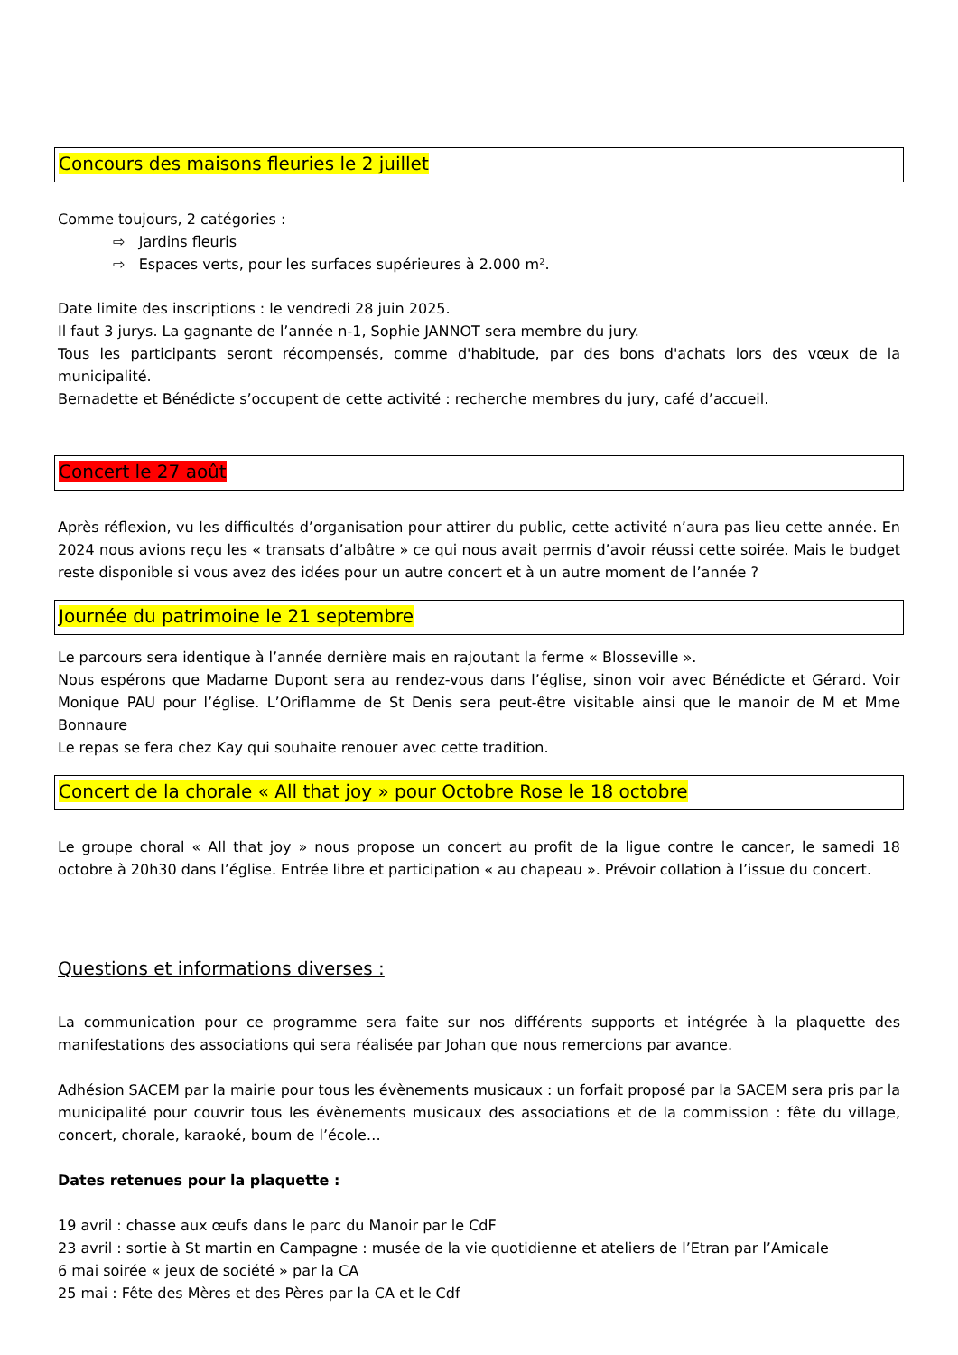Concours des maisons fleuries le 2 juillet
Comme toujours, 2 catégories :
⇨ Jardins fleuris
⇨ Espaces verts, pour les surfaces supérieures à 2.000 m².
Date limite des inscriptions : le vendredi 28 juin 2025.
Il faut 3 jurys. La gagnante de l’année n-1, Sophie JANNOT sera membre du jury.
Tous les participants seront récompensés, comme d'habitude, par des bons d'achats lors des vœux de la municipalité.
Bernadette et Bénédicte s’occupent de cette activité : recherche membres du jury, café d’accueil.
Concert le 27 août
Après réflexion, vu les difficultés d’organisation pour attirer du public, cette activité n’aura pas lieu cette année. En 2024 nous avions reçu les « transats d’albâtre » ce qui nous avait permis d’avoir réussi cette soirée. Mais le budget reste disponible si vous avez des idées pour un autre concert et à un autre moment de l’année ?
Journée du patrimoine le 21 septembre
Le parcours sera identique à l’année dernière mais en rajoutant la ferme « Blosseville ».
Nous espérons que Madame Dupont sera au rendez-vous dans l’église, sinon voir avec Bénédicte et Gérard. Voir Monique PAU pour l’église. L’Oriflamme de St Denis sera peut-être visitable ainsi que le manoir de M et Mme Bonnaure
Le repas se fera chez Kay qui souhaite renouer avec cette tradition.
Concert de la chorale « All that joy » pour Octobre Rose le 18 octobre
Le groupe choral « All that joy » nous propose un concert au profit de la ligue contre le cancer, le samedi 18 octobre à 20h30 dans l’église. Entrée libre et participation « au chapeau ». Prévoir collation à l’issue du concert.
Questions et informations diverses :
La communication pour ce programme sera faite sur nos différents supports et intégrée à la plaquette des manifestations des associations qui sera réalisée par Johan que nous remercions par avance.
Adhésion SACEM par la mairie pour tous les évènements musicaux : un forfait proposé par la SACEM sera pris par la municipalité pour couvrir tous les évènements musicaux des associations et de la commission : fête du village, concert, chorale, karaoké, boum de l’école…
Dates retenues pour la plaquette :
19 avril : chasse aux œufs dans le parc du Manoir par le CdF
23 avril : sortie à St martin en Campagne : musée de la vie quotidienne et ateliers de l’Etran par l’Amicale
6 mai soirée « jeux de société » par la CA
25 mai : Fête des Mères et des Pères par la CA et le Cdf